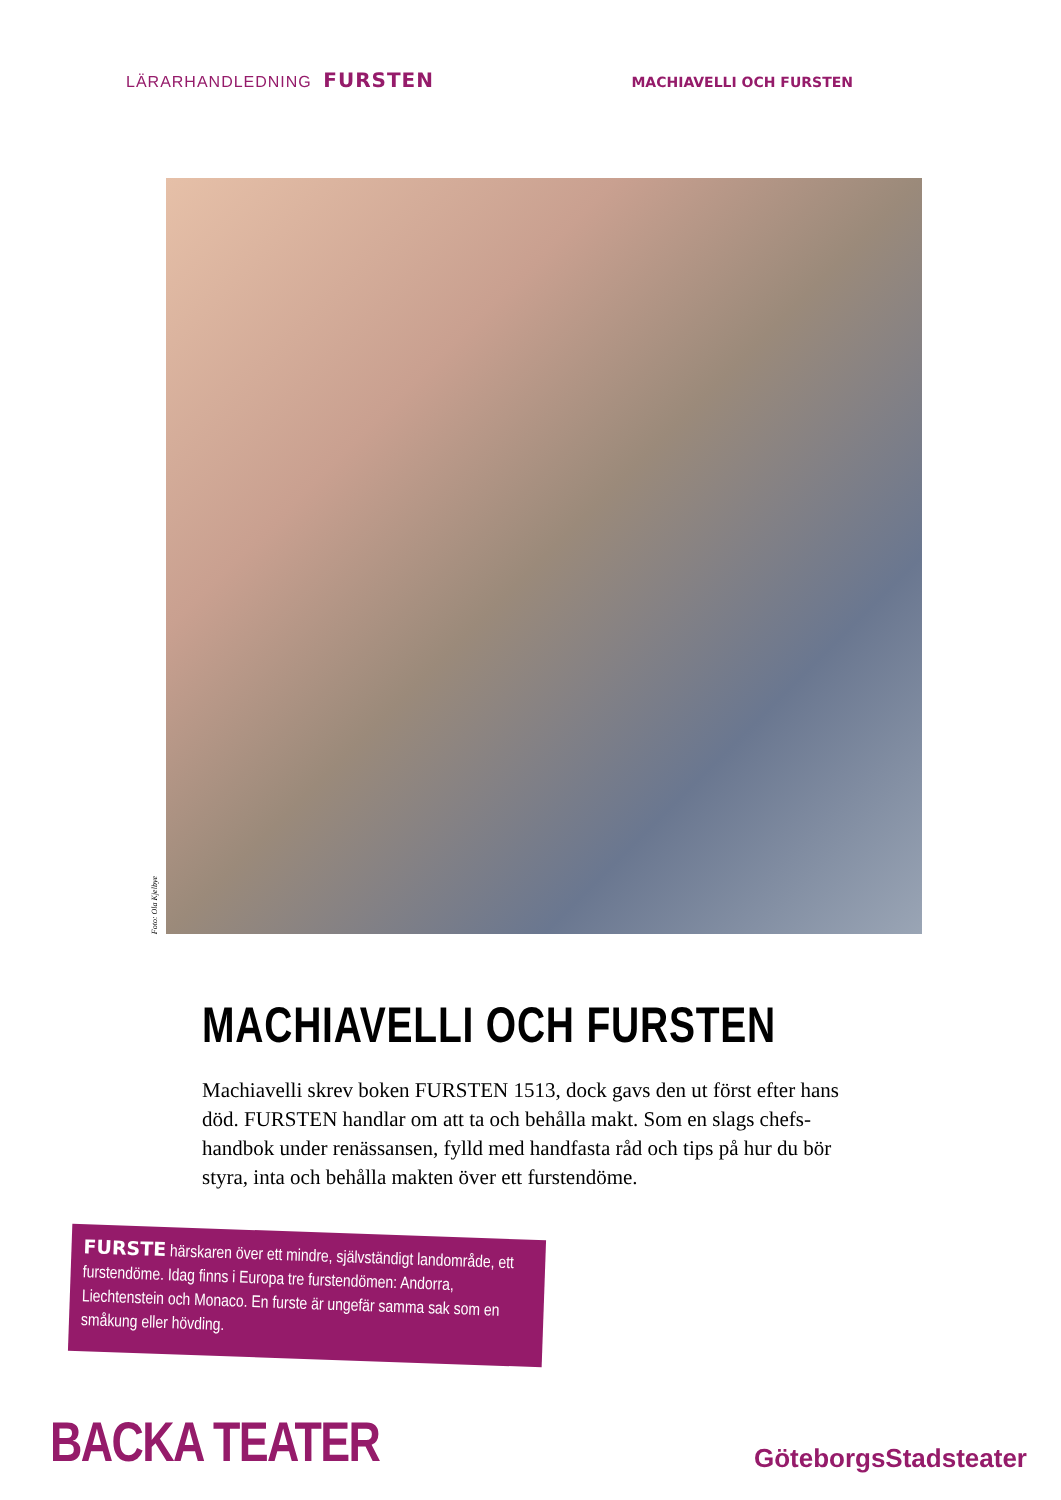LÄRARHANDLEDNING FURSTEN
MACHIAVELLI OCH FURSTEN
Foto: Ola Kjelbye
MACHIAVELLI OCH FURSTEN
Machiavelli skrev boken FURSTEN 1513, dock gavs den ut först efter hans död. FURSTEN handlar om att ta och behålla makt. Som en slags chefs-handbok under renässansen, fylld med handfasta råd och tips på hur du bör styra, inta och behålla makten över ett furstendöme.
FURSTE härskaren över ett mindre, självständigt landområde, ett furstendöme. Idag finns i Europa tre furstendömen: Andorra, Liechtenstein och Monaco. En furste är ungefär samma sak som en småkung eller hövding.
BACKA TEATER
GöteborgsStadsteater